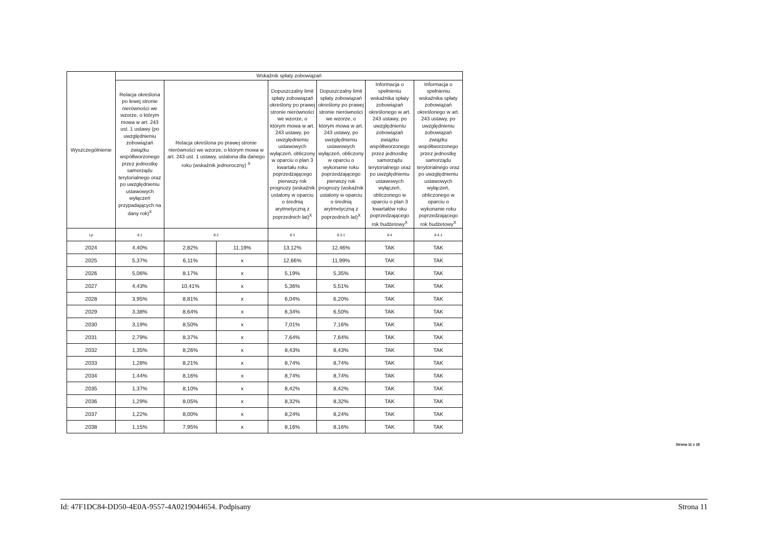| Wyszczególnienie | Wskaźnik spłaty zobowiązań | | | | | | |
| --- | --- | --- | --- | --- | --- | --- | --- |
| | Relacja określona po lewej stronie nierówności we wzorze, o którym mowa w art. 243 ust. 1 ustawy (po uwzględnieniu zobowiązań związku współtworzonego przez jednostkę samorządu terytorialnego oraz po uwzględnieniu ustawowych wyłączeń przypadających na dany rok)<sup>X</sup> | Relacja określona po prawej stronie nierówności we wzorze, o którym mowa w art. 243 ust. 1 ustawy, ustalona dla danego roku (wskaźnik jednoroczny) <sup>X</sup> | | Dopuszczalny limit spłaty zobowiązań określony po prawej stronie nierówności we wzorze, o którym mowa w art. 243 ustawy, po uwzględnieniu ustawowych wyłączeń, obliczony w oparciu o plan 3 kwartału roku poprzedzającego pierwszy rok prognozy (wskaźnik ustalony w oparciu o średnią arytmetyczną z poprzednich lat)<sup>X</sup> | Dopuszczalny limit spłaty zobowiązań określony po prawej stronie nierówności we wzorze, o którym mowa w art. 243 ustawy, po uwzględnieniu ustawowych wyłączeń, obliczony w oparciu o wykonanie roku poprzedzającego pierwszy rok prognozy (wskaźnik ustalony w oparciu o średnią arytmetyczną z poprzednich lat)<sup>X</sup> | Informacja o spełnieniu wskaźnika spłaty zobowiązań określonego w art. 243 ustawy, po uwzględnieniu zobowiązań związku współtworzonego przez jednostkę samorządu terytorialnego oraz po uwzględnieniu ustawowych wyłączeń, obliczonego w oparciu o plan 3 kwartałów roku poprzedzającego rok budżetowy<sup>X</sup> | Informacja o spełnieniu wskaźnika spłaty zobowiązań określonego w art. 243 ustawy, po uwzględnieniu zobowiązań związku współtworzonego przez jednostkę samorządu terytorialnego oraz po uwzględnieniu ustawowych wyłączeń, obliczonego w oparciu o wykonanie roku poprzedzającego rok budżetowy<sup>X</sup> |
| Lp | 8.1 | 8.2 | | 8.3 | 8.3.1 | 8.4 | 8.4.1 |
| 2024 | 4,40% | 2,82% | 11,19% | 13,12% | 12,46% | TAK | TAK |
| 2025 | 5,37% | 6,11% | x | 12,66% | 11,99% | TAK | TAK |
| 2026 | 5,06% | 8,17% | x | 5,19% | 5,35% | TAK | TAK |
| 2027 | 4,43% | 10,41% | x | 5,36% | 5,51% | TAK | TAK |
| 2028 | 3,95% | 8,81% | x | 6,04% | 6,20% | TAK | TAK |
| 2029 | 3,38% | 8,64% | x | 6,34% | 6,50% | TAK | TAK |
| 2030 | 3,19% | 8,50% | x | 7,01% | 7,16% | TAK | TAK |
| 2031 | 2,79% | 8,37% | x | 7,64% | 7,64% | TAK | TAK |
| 2032 | 1,35% | 8,26% | x | 8,43% | 8,43% | TAK | TAK |
| 2033 | 1,28% | 8,21% | x | 8,74% | 8,74% | TAK | TAK |
| 2034 | 1,44% | 8,16% | x | 8,74% | 8,74% | TAK | TAK |
| 2035 | 1,37% | 8,10% | x | 8,42% | 8,42% | TAK | TAK |
| 2036 | 1,29% | 8,05% | x | 8,32% | 8,32% | TAK | TAK |
| 2037 | 1,22% | 8,00% | x | 8,24% | 8,24% | TAK | TAK |
| 2038 | 1,15% | 7,95% | x | 8,16% | 8,16% | TAK | TAK |
Strona 11 z 18
Id: 47F1DC84-DD50-4E0A-9557-4A0219044654. Podpisany Strona 11